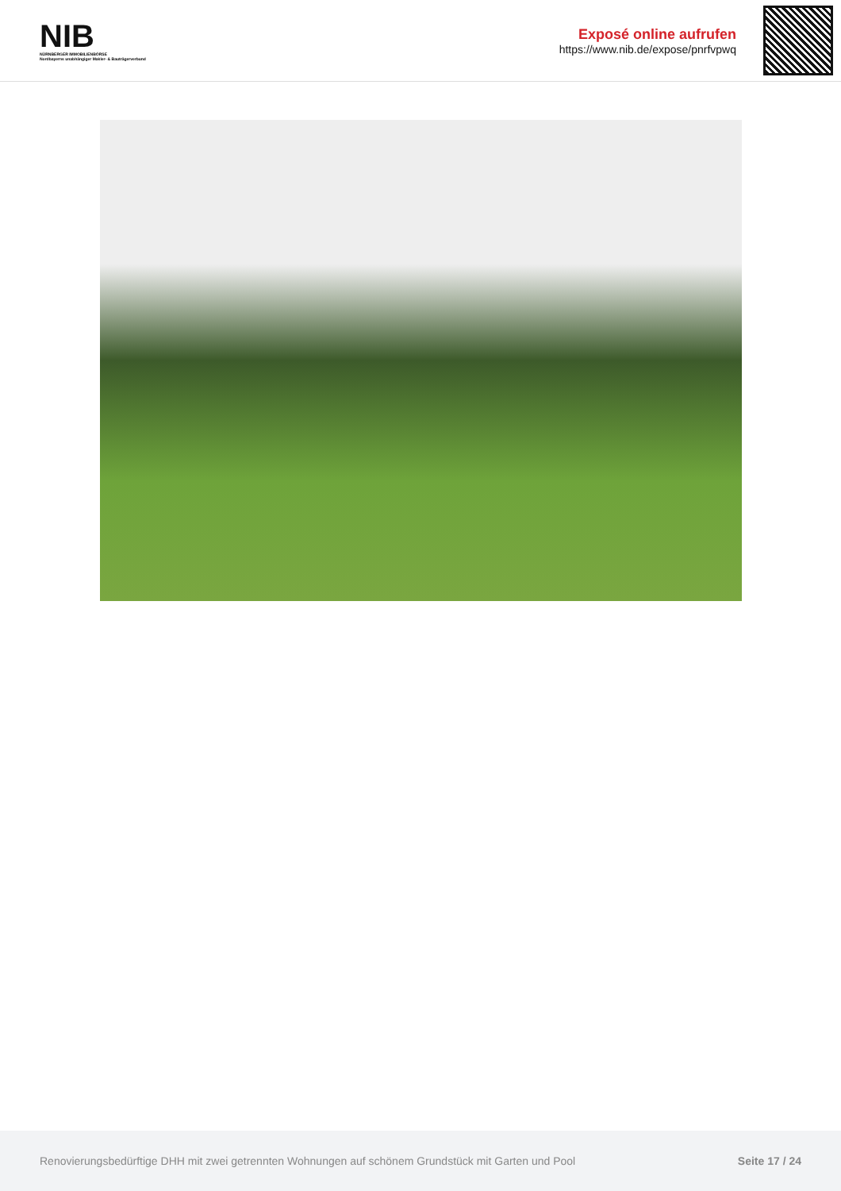NIB
NÜRNBERGER IMMOBILIENBÖRSE
Nordbayerns unabhängiger Makler- & Bauträgerverbund
Exposé online aufrufen
https://www.nib.de/expose/pnrfvpwq
Renovierungsbedürftige DHH mit zwei getrennten Wohnungen auf schönem Grundstück mit Garten und Pool Seite 17 / 24